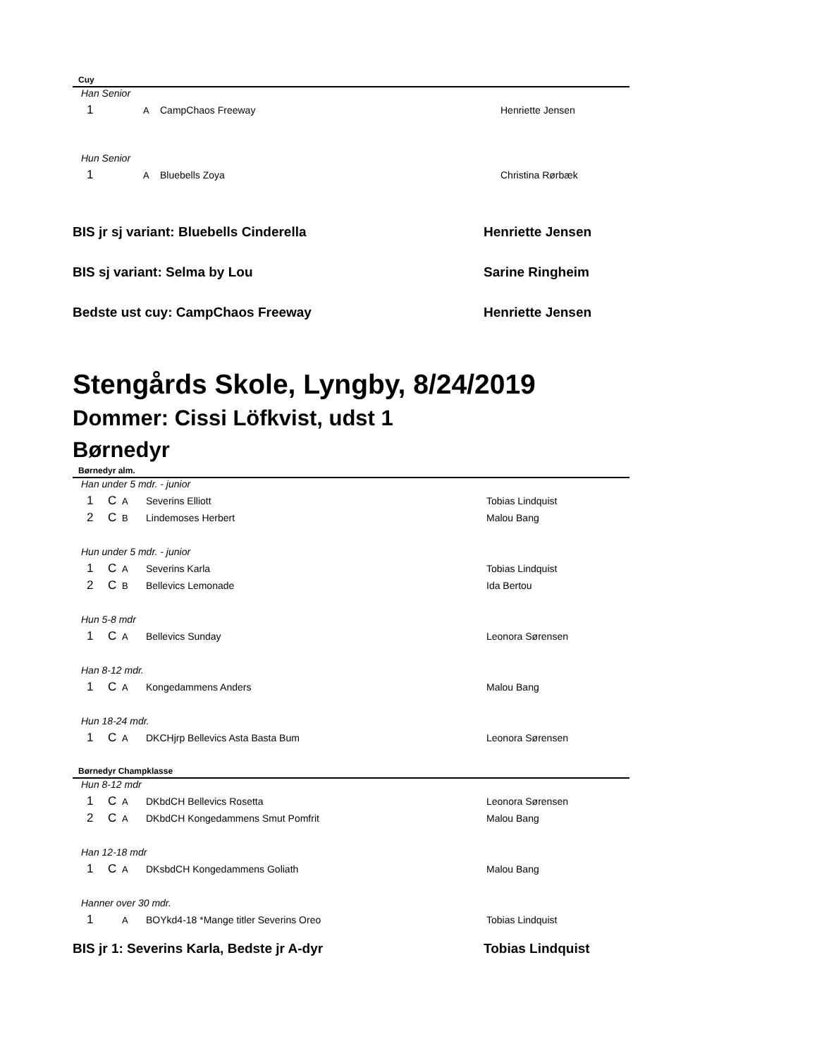Cuy
Han Senior
1 A CampChaos Freeway Henriette Jensen
Hun Senior
1 A Bluebells Zoya Christina Rørbæk
BIS jr sj variant: Bluebells Cinderella Henriette Jensen
BIS sj variant: Selma by Lou Sarine Ringheim
Bedste ust cuy: CampChaos Freeway Henriette Jensen
Stengårds Skole, Lyngby, 8/24/2019
Dommer: Cissi Löfkvist, udst 1
Børnedyr
Børnedyr alm.
Han under 5 mdr. - junior
1 C A Severins Elliott Tobias Lindquist
2 C B Lindemoses Herbert Malou Bang
Hun under 5 mdr. - junior
1 C A Severins Karla Tobias Lindquist
2 C B Bellevics Lemonade Ida Bertou
Hun 5-8 mdr
1 C A Bellevics Sunday Leonora Sørensen
Han 8-12 mdr.
1 C A Kongedammens Anders Malou Bang
Hun 18-24 mdr.
1 C A DKCHjrp Bellevics Asta Basta Bum Leonora Sørensen
Børnedyr Champklasse
Hun 8-12 mdr
1 C A DKbdCH Bellevics Rosetta Leonora Sørensen
2 C A DKbdCH Kongedammens Smut Pomfrit Malou Bang
Han 12-18 mdr
1 C A DKsbdCH Kongedammens Goliath Malou Bang
Hanner over 30 mdr.
1 A BOYkd4-18 *Mange titler Severins Oreo Tobias Lindquist
BIS jr 1: Severins Karla, Bedste jr A-dyr Tobias Lindquist